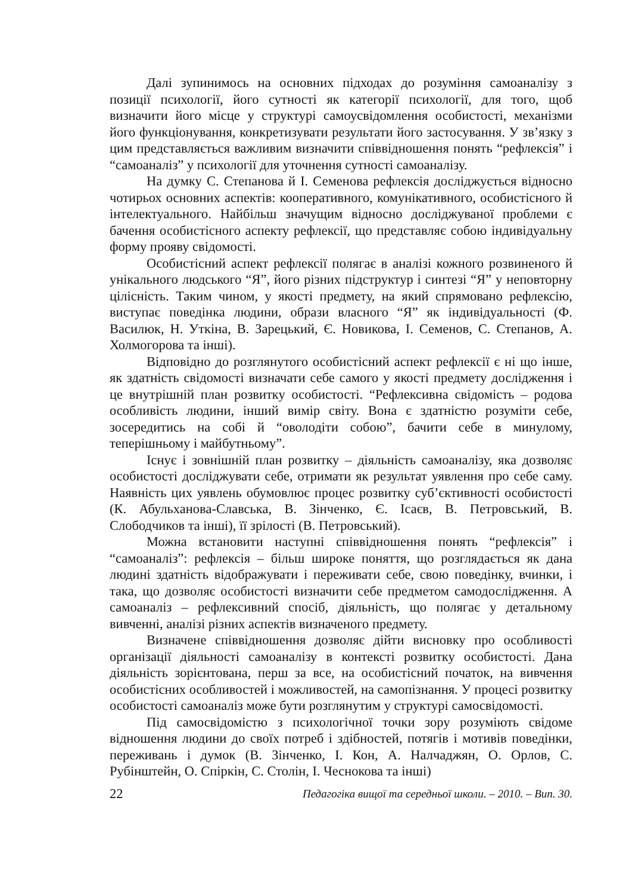Далі зупинимось на основних підходах до розуміння самоаналізу з позиції психології, його сутності як категорії психології, для того, щоб визначити його місце у структурі самоусвідомлення особистості, механізми його функціонування, конкретизувати результати його застосування. У зв’язку з цим представляється важливим визначити співвідношення понять “рефлексія” і “самоаналіз” у психології для уточнення сутності самоаналізу.
На думку С. Степанова й І. Семенова рефлексія досліджується відносно чотирьох основних аспектів: кооперативного, комунікативного, особистісного й інтелектуального. Найбільш значущим відносно досліджуваної проблеми є бачення особистісного аспекту рефлексії, що представляє собою індивідуальну форму прояву свідомості.
Особистісний аспект рефлексії полягає в аналізі кожного розвиненого й унікального людського “Я”, його різних підструктур і синтезі “Я” у неповторну цілісність. Таким чином, у якості предмету, на який спрямовано рефлексію, виступає поведінка людини, образи власного “Я” як індивідуальності (Ф. Василюк, Н. Уткіна, В. Зарецький, Є. Новикова, І. Семенов, С. Степанов, А. Холмогорова та інші).
Відповідно до розглянутого особистісний аспект рефлексії є ні що інше, як здатність свідомості визначати себе самого у якості предмету дослідження і це внутрішній план розвитку особистості. “Рефлексивна свідомість – родова особливість людини, інший вимір світу. Вона є здатністю розуміти себе, зосередитись на собі й “оволодіти собою”, бачити себе в минулому, теперішньому і майбутньому”.
Існує і зовнішній план розвитку – діяльність самоаналізу, яка дозволяє особистості досліджувати себе, отримати як результат уявлення про себе саму. Наявність цих уявлень обумовлює процес розвитку суб’єктивності особистості (К. Абульханова-Славська, В. Зінченко, Є. Ісаєв, В. Петровський, В. Слободчиков та інші), її зрілості (В. Петровський).
Можна встановити наступні співвідношення понять “рефлексія” і “самоаналіз”: рефлексія – більш широке поняття, що розглядається як дана людині здатність відображувати і переживати себе, свою поведінку, вчинки, і така, що дозволяє особистості визначити себе предметом самодослідження. А самоаналіз – рефлексивний спосіб, діяльність, що полягає у детальному вивченні, аналізі різних аспектів визначеного предмету.
Визначене співвідношення дозволяє дійти висновку про особливості організації діяльності самоаналізу в контексті розвитку особистості. Дана діяльність зорієнтована, перш за все, на особистісний початок, на вивчення особистісних особливостей і можливостей, на самопізнання. У процесі розвитку особистості самоаналіз може бути розглянутим у структурі самосвідомості.
Під самосвідомістю з психологічної точки зору розуміють свідоме відношення людини до своїх потреб і здібностей, потягів і мотивів поведінки, переживань і думок (В. Зінченко, І. Кон, А. Налчаджян, О. Орлов, С. Рубінштейн, О. Спіркін, С. Столін, І. Чеснокова та інші)
22 Педагогіка вищої та середньої школи. – 2010. – Вип. 30.